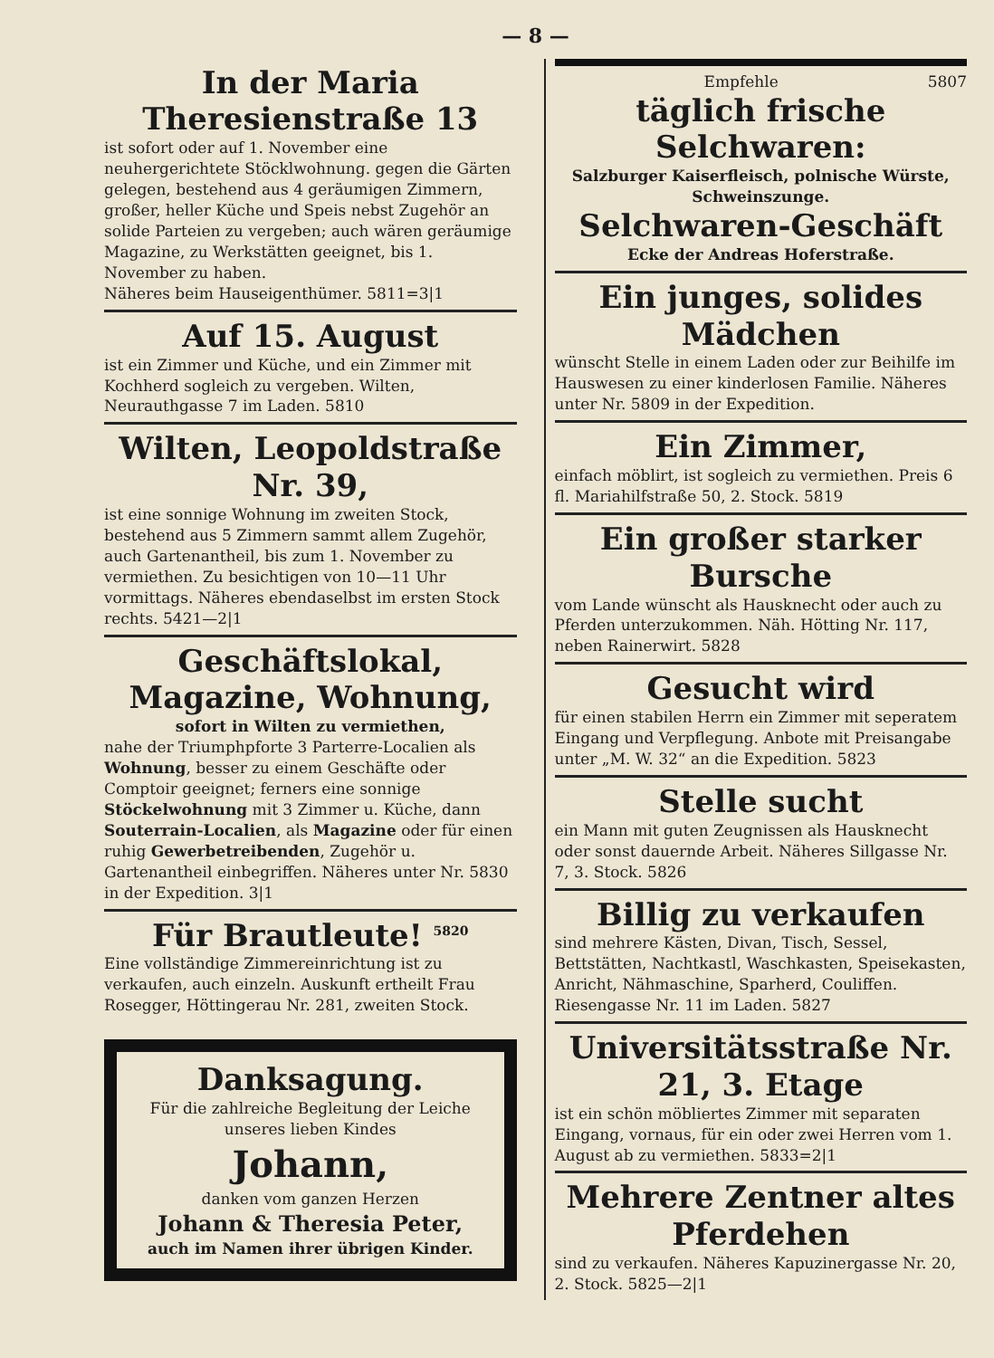— 8 —
In der Maria Theresienstraße 13
ist sofort oder auf 1. November eine neuhergerichtete Stöcklwohnung. gegen die Gärten gelegen, bestehend aus 4 geräumigen Zimmern, großer, heller Küche und Speis nebst Zugehör an solide Parteien zu vergeben; auch wären geräumige Magazine, zu Werkstätten geeignet, bis 1. November zu haben.
Näheres beim Hauseigenthümer. 5811=3|1
Auf 15. August
ist ein Zimmer und Küche, und ein Zimmer mit Kochherd sogleich zu vergeben. Wilten, Neurauthgasse 7 im Laden. 5810
Wilten, Leopoldstraße Nr. 39,
ist eine sonnige Wohnung im zweiten Stock, bestehend aus 5 Zimmern sammt allem Zugehör, auch Gartenantheil, bis zum 1. November zu vermiethen. Zu besichtigen von 10—11 Uhr vormittags. Näheres ebendaselbst im ersten Stock rechts. 5421—2|1
Geschäftslokal, Magazine, Wohnung,
sofort in Wilten zu vermiethen,
nahe der Triumphpforte 3 Parterre-Localien als Wohnung, besser zu einem Geschäfte oder Comptoir geeignet; ferners eine sonnige Stöckelwohnung mit 3 Zimmer u. Küche, dann Souterrain-Localien, als Magazine oder für einen ruhig Gewerbetreibenden, Zugehör u. Gartenantheil einbegriffen. Näheres unter Nr. 5830 in der Expedition. 3|1
Für Brautleute! <sup>5820</sup>
Eine vollständige Zimmereinrichtung ist zu verkaufen, auch einzeln. Auskunft ertheilt Frau Rosegger, Höttingerau Nr. 281, zweiten Stock.
Danksagung.
Für die zahlreiche Begleitung der Leiche unseres lieben Kindes
Johann,
danken vom ganzen Herzen
Johann & Theresia Peter,
auch im Namen ihrer übrigen Kinder.
Empfehle 5807
täglich frische Selchwaren:
Salzburger Kaiserfleisch, polnische Würste, Schweinszunge.
Selchwaren-Geschäft
Ecke der Andreas Hoferstraße.
Ein junges, solides Mädchen
wünscht Stelle in einem Laden oder zur Beihilfe im Hauswesen zu einer kinderlosen Familie. Näheres unter Nr. 5809 in der Expedition.
Ein Zimmer,
einfach möblirt, ist sogleich zu vermiethen. Preis 6 fl. Mariahilfstraße 50, 2. Stock. 5819
Ein großer starker Bursche
vom Lande wünscht als Hausknecht oder auch zu Pferden unterzukommen. Näh. Hötting Nr. 117, neben Rainerwirt. 5828
Gesucht wird
für einen stabilen Herrn ein Zimmer mit seperatem Eingang und Verpflegung. Anbote mit Preisangabe unter „M. W. 32“ an die Expedition. 5823
Stelle sucht
ein Mann mit guten Zeugnissen als Hausknecht oder sonst dauernde Arbeit. Näheres Sillgasse Nr. 7, 3. Stock. 5826
Billig zu verkaufen
sind mehrere Kästen, Divan, Tisch, Sessel, Bettstätten, Nachtkastl, Waschkasten, Speisekasten, Anricht, Nähmaschine, Sparherd, Couliffen. Riesengasse Nr. 11 im Laden. 5827
Universitätsstraße Nr. 21, 3. Etage
ist ein schön möbliertes Zimmer mit separaten Eingang, vornaus, für ein oder zwei Herren vom 1. August ab zu vermiethen. 5833=2|1
Mehrere Zentner altes Pferdehen
sind zu verkaufen. Näheres Kapuzinergasse Nr. 20, 2. Stock. 5825—2|1